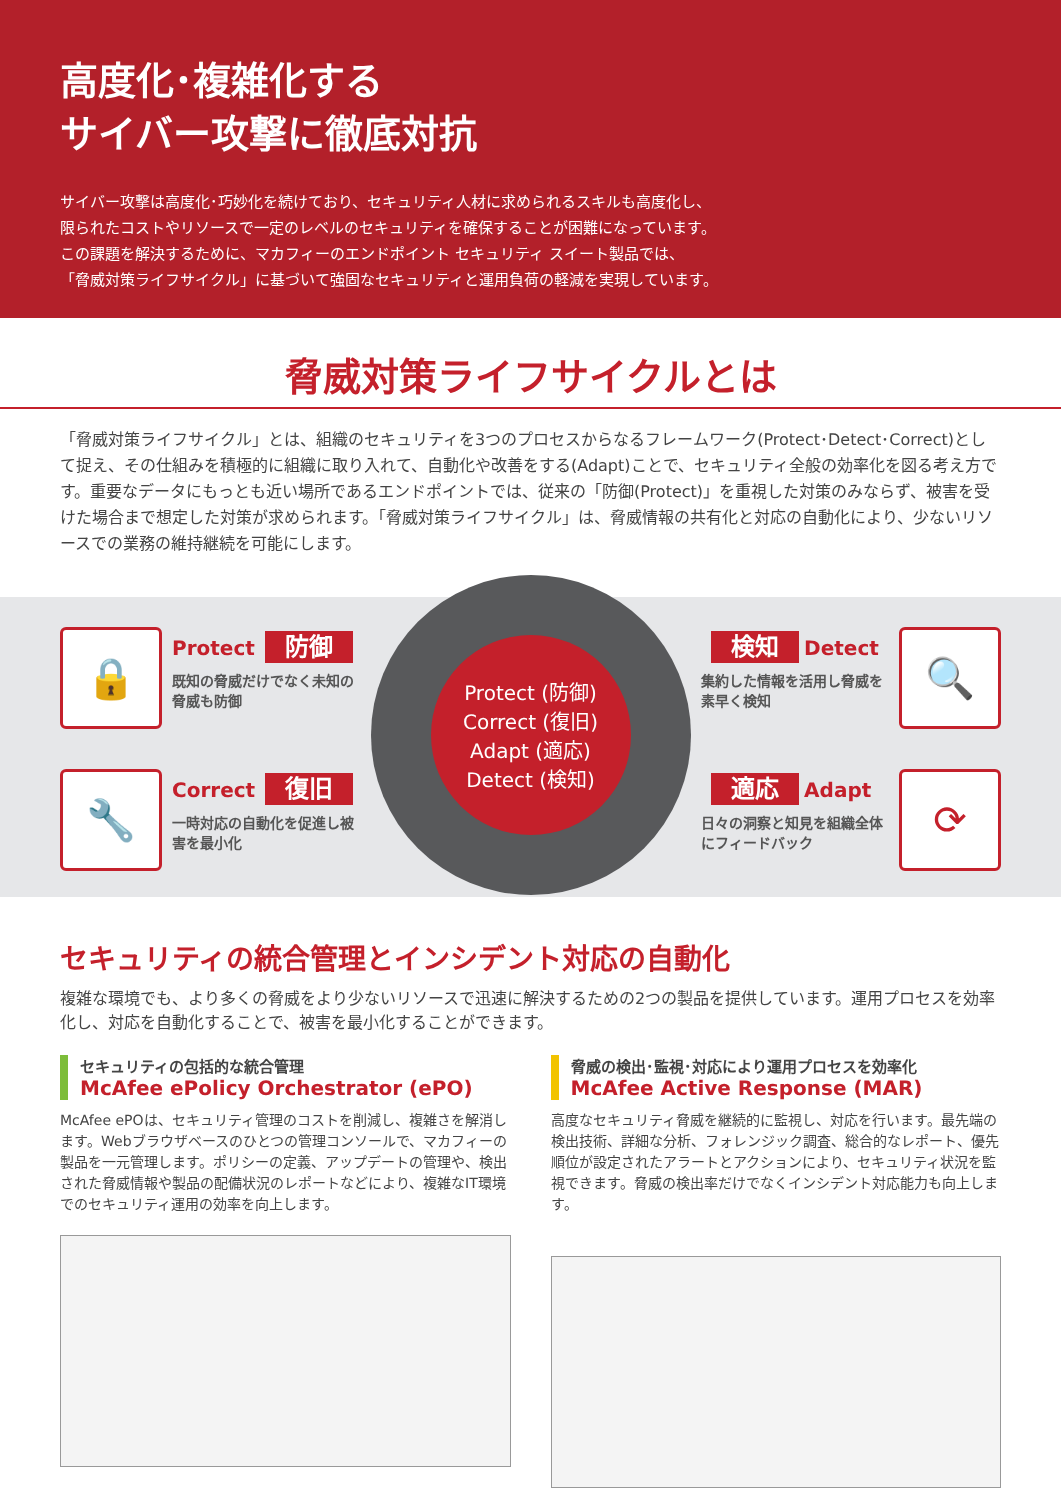高度化･複雑化する
サイバー攻撃に徹底対抗
サイバー攻撃は高度化･巧妙化を続けており、セキュリティ人材に求められるスキルも高度化し、
限られたコストやリソースで一定のレベルのセキュリティを確保することが困難になっています。
この課題を解決するために、マカフィーのエンドポイント セキュリティ スイート製品では、
「脅威対策ライフサイクル」に基づいて強固なセキュリティと運用負荷の軽減を実現しています。
脅威対策ライフサイクルとは
「脅威対策ライフサイクル」とは、組織のセキュリティを3つのプロセスからなるフレームワーク(Protect･Detect･Correct)として捉え、その仕組みを積極的に組織に取り入れて、自動化や改善をする(Adapt)ことで、セキュリティ全般の効率化を図る考え方です。重要なデータにもっとも近い場所であるエンドポイントでは、従来の「防御(Protect)」を重視した対策のみならず、被害を受けた場合まで想定した対策が求められます。「脅威対策ライフサイクル」は、脅威情報の共有化と対応の自動化により、少ないリソースでの業務の維持継続を可能にします。
🔒
Protect 防御
既知の脅威だけでなく未知の脅威も防御
🔧
Correct 復旧
一時対応の自動化を促進し被害を最小化
Protect (防御)
Correct (復旧)
Adapt (適応)
Detect (検知)
検知 Detect
集約した情報を活用し脅威を素早く検知
🔍
適応 Adapt
日々の洞察と知見を組織全体にフィードバック
⟳
セキュリティの統合管理とインシデント対応の自動化
複雑な環境でも、より多くの脅威をより少ないリソースで迅速に解決するための2つの製品を提供しています。運用プロセスを効率化し、対応を自動化することで、被害を最小化することができます。
セキュリティの包括的な統合管理
McAfee ePolicy Orchestrator (ePO)
McAfee ePOは、セキュリティ管理のコストを削減し、複雑さを解消します。Webブラウザベースのひとつの管理コンソールで、マカフィーの製品を一元管理します。ポリシーの定義、アップデートの管理や、検出された脅威情報や製品の配備状況のレポートなどにより、複雑なIT環境でのセキュリティ運用の効率を向上します。
脅威の検出･監視･対応により運用プロセスを効率化
McAfee Active Response (MAR)
高度なセキュリティ脅威を継続的に監視し、対応を行います。最先端の検出技術、詳細な分析、フォレンジック調査、総合的なレポート、優先順位が設定されたアラートとアクションにより、セキュリティ状況を監視できます。脅威の検出率だけでなくインシデント対応能力も向上します。